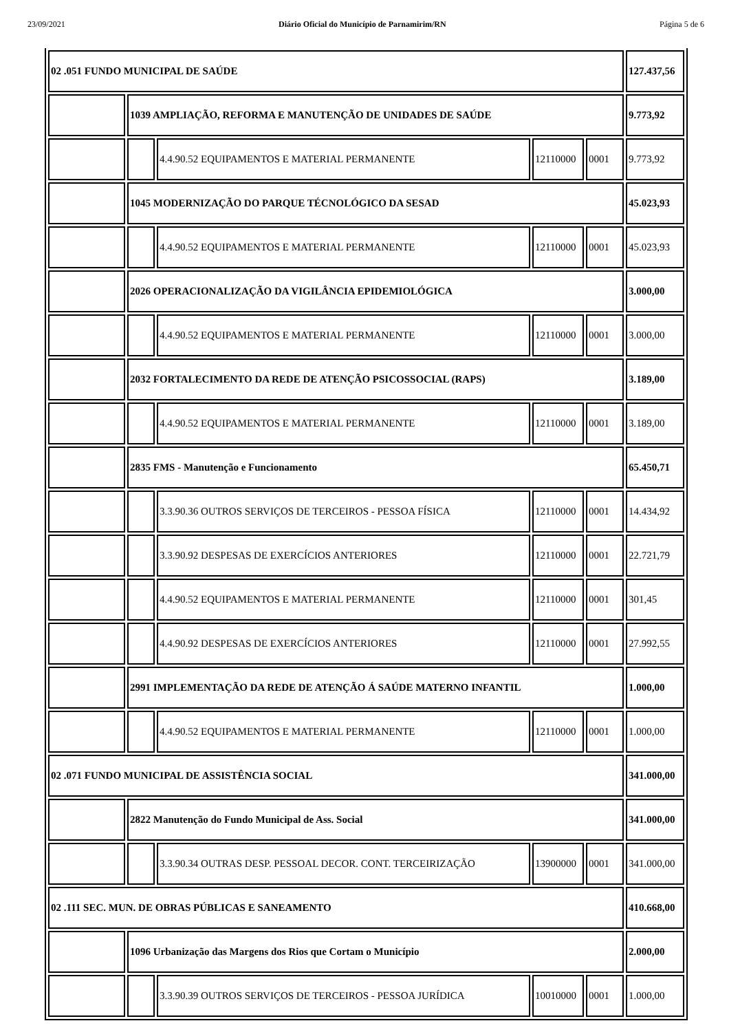23/09/2021 Diário Oficial do Município de Parnamirim/RN Página 5 de 6
| 02 .051 FUNDO MUNICIPAL DE SAÚDE | | | | | 127.437,56 |
| | 1039 AMPLIAÇÃO, REFORMA E MANUTENÇÃO DE UNIDADES DE SAÚDE | | | | 9.773,92 |
| | | 4.4.90.52 EQUIPAMENTOS E MATERIAL PERMANENTE | 12110000 | 0001 | 9.773,92 |
| | 1045 MODERNIZAÇÃO DO PARQUE TÉCNOLÓGICO DA SESAD | | | | 45.023,93 |
| | | 4.4.90.52 EQUIPAMENTOS E MATERIAL PERMANENTE | 12110000 | 0001 | 45.023,93 |
| | 2026 OPERACIONALIZAÇÃO DA VIGILÂNCIA EPIDEMIOLÓGICA | | | | 3.000,00 |
| | | 4.4.90.52 EQUIPAMENTOS E MATERIAL PERMANENTE | 12110000 | 0001 | 3.000,00 |
| | 2032 FORTALECIMENTO DA REDE DE ATENÇÃO PSICOSSOCIAL (RAPS) | | | | 3.189,00 |
| | | 4.4.90.52 EQUIPAMENTOS E MATERIAL PERMANENTE | 12110000 | 0001 | 3.189,00 |
| | 2835 FMS - Manutenção e Funcionamento | | | | 65.450,71 |
| | | 3.3.90.36 OUTROS SERVIÇOS DE TERCEIROS - PESSOA FÍSICA | 12110000 | 0001 | 14.434,92 |
| | | 3.3.90.92 DESPESAS DE EXERCÍCIOS ANTERIORES | 12110000 | 0001 | 22.721,79 |
| | | 4.4.90.52 EQUIPAMENTOS E MATERIAL PERMANENTE | 12110000 | 0001 | 301,45 |
| | | 4.4.90.92 DESPESAS DE EXERCÍCIOS ANTERIORES | 12110000 | 0001 | 27.992,55 |
| | 2991 IMPLEMENTAÇÃO DA REDE DE ATENÇÃO Á SAÚDE MATERNO INFANTIL | | | | 1.000,00 |
| | | 4.4.90.52 EQUIPAMENTOS E MATERIAL PERMANENTE | 12110000 | 0001 | 1.000,00 |
| 02 .071 FUNDO MUNICIPAL DE ASSISTÊNCIA SOCIAL | | | | | 341.000,00 |
| | 2822 Manutenção do Fundo Municipal de Ass. Social | | | | 341.000,00 |
| | | 3.3.90.34 OUTRAS DESP. PESSOAL DECOR. CONT. TERCEIRIZAÇÃO | 13900000 | 0001 | 341.000,00 |
| 02 .111 SEC. MUN. DE OBRAS PÚBLICAS E SANEAMENTO | | | | | 410.668,00 |
| | 1096 Urbanização das Margens dos Rios que Cortam o Município | | | | 2.000,00 |
| | | 3.3.90.39 OUTROS SERVIÇOS DE TERCEIROS - PESSOA JURÍDICA | 10010000 | 0001 | 1.000,00 |